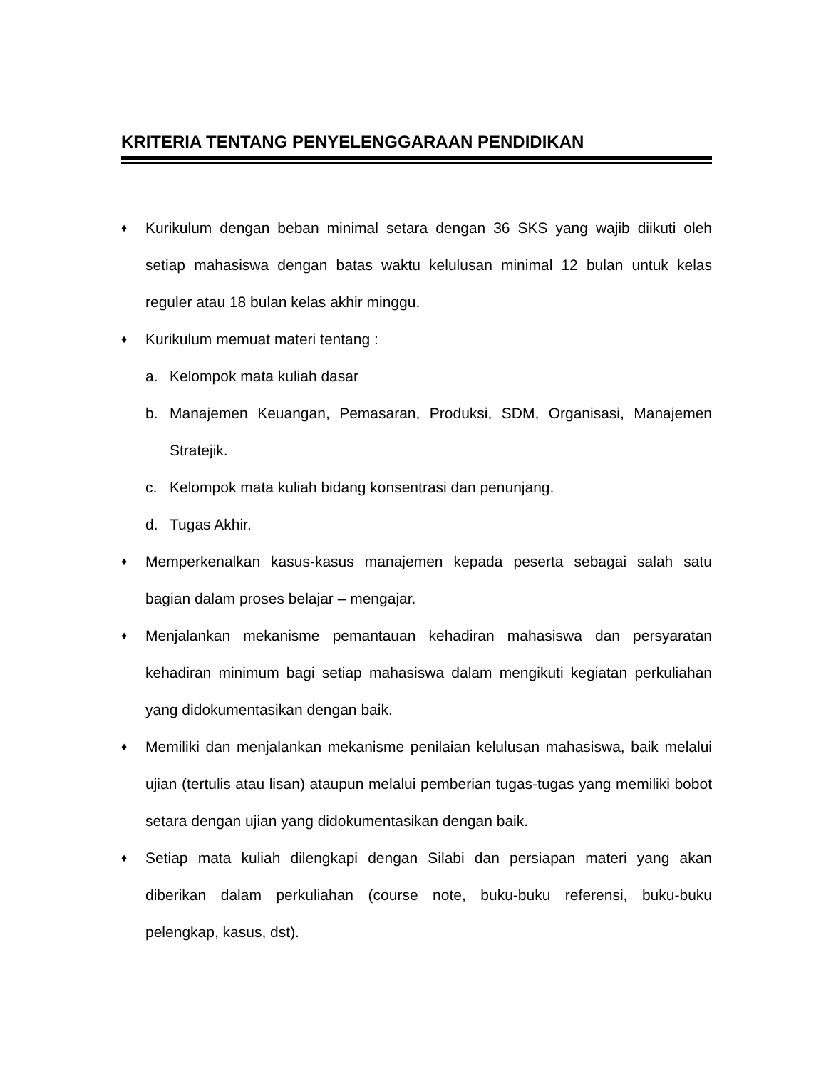KRITERIA TENTANG PENYELENGGARAAN PENDIDIKAN
♦ Kurikulum dengan beban minimal setara dengan 36 SKS yang wajib diikuti oleh setiap mahasiswa dengan batas waktu kelulusan minimal 12 bulan untuk kelas reguler atau 18 bulan kelas akhir minggu.
♦ Kurikulum memuat materi tentang :
a. Kelompok mata kuliah dasar
b. Manajemen Keuangan, Pemasaran, Produksi, SDM, Organisasi, Manajemen Stratejik.
c. Kelompok mata kuliah bidang konsentrasi dan penunjang.
d. Tugas Akhir.
♦ Memperkenalkan kasus-kasus manajemen kepada peserta sebagai salah satu bagian dalam proses belajar – mengajar.
♦ Menjalankan mekanisme pemantauan kehadiran mahasiswa dan persyaratan kehadiran minimum bagi setiap mahasiswa dalam mengikuti kegiatan perkuliahan yang didokumentasikan dengan baik.
♦ Memiliki dan menjalankan mekanisme penilaian kelulusan mahasiswa, baik melalui ujian (tertulis atau lisan) ataupun melalui pemberian tugas-tugas yang memiliki bobot setara dengan ujian yang didokumentasikan dengan baik.
♦ Setiap mata kuliah dilengkapi dengan Silabi dan persiapan materi yang akan diberikan dalam perkuliahan (course note, buku-buku referensi, buku-buku pelengkap, kasus, dst).